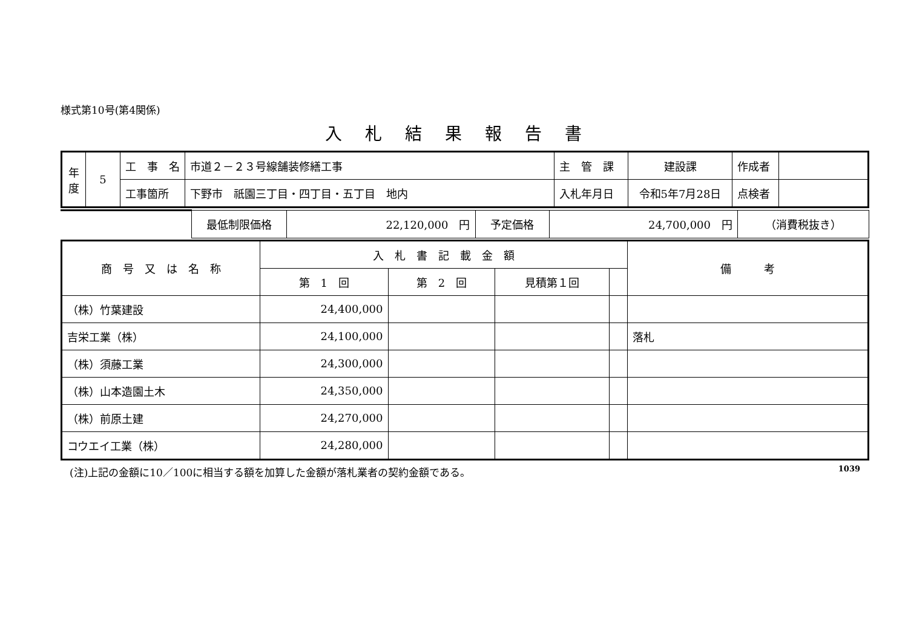様式第10号(第4関係)
入札結果報告書
| 年 度 | 5 | 工 事 名 | 市道２－２３号線舗装修繕工事 | 主 管 課 | 建設課 | 作成者 | |
| | | 工事箇所 | 下野市 祇園三丁目・四丁目・五丁目 地内 | 入札年月日 | 令和5年7月28日 | 点検者 | |
| | 最低制限価格 | 22,120,000 円 | 予定価格 | 24,700,000 円 | （消費税抜き） |
| 商 号 又 は 名 称 | 入 札 書 記 載 金 額 | | | | 備 考 |
| --- | --- | --- | --- | --- | --- |
| | 第 1 回 | 第 2 回 | 見積第１回 | | |
| （株）竹葉建設 | 24,400,000 | | | | |
| 吉栄工業（株） | 24,100,000 | | | | 落札 |
| （株）須藤工業 | 24,300,000 | | | | |
| （株）山本造園土木 | 24,350,000 | | | | |
| （株）前原土建 | 24,270,000 | | | | |
| コウエイ工業（株） | 24,280,000 | | | | |
(注)上記の金額に10／100に相当する額を加算した金額が落札業者の契約金額である。 1039